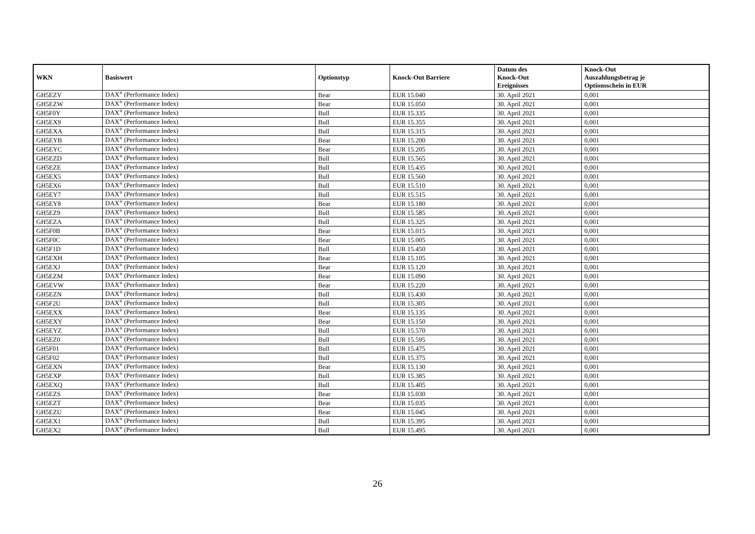| WKN | Basiswert | Optionstyp | Knock-Out Barriere | Datum des Knock-Out Ereignisses | Knock-Out Auszahlungsbetrag je Optionsschein in EUR |
| --- | --- | --- | --- | --- | --- |
| GH5EZV | DAX<sup>®</sup> (Performance Index) | Bear | EUR 15.040 | 30. April 2021 | 0,001 |
| GH5EZW | DAX<sup>®</sup> (Performance Index) | Bear | EUR 15.050 | 30. April 2021 | 0,001 |
| GH5F0Y | DAX<sup>®</sup> (Performance Index) | Bull | EUR 15.335 | 30. April 2021 | 0,001 |
| GH5EX9 | DAX<sup>®</sup> (Performance Index) | Bull | EUR 15.355 | 30. April 2021 | 0,001 |
| GH5EXA | DAX<sup>®</sup> (Performance Index) | Bull | EUR 15.315 | 30. April 2021 | 0,001 |
| GH5EYB | DAX<sup>®</sup> (Performance Index) | Bear | EUR 15.200 | 30. April 2021 | 0,001 |
| GH5EYC | DAX<sup>®</sup> (Performance Index) | Bear | EUR 15.205 | 30. April 2021 | 0,001 |
| GH5EZD | DAX<sup>®</sup> (Performance Index) | Bull | EUR 15.565 | 30. April 2021 | 0,001 |
| GH5EZE | DAX<sup>®</sup> (Performance Index) | Bull | EUR 15.435 | 30. April 2021 | 0,001 |
| GH5EX5 | DAX<sup>®</sup> (Performance Index) | Bull | EUR 15.560 | 30. April 2021 | 0,001 |
| GH5EX6 | DAX<sup>®</sup> (Performance Index) | Bull | EUR 15.510 | 30. April 2021 | 0,001 |
| GH5EY7 | DAX<sup>®</sup> (Performance Index) | Bull | EUR 15.515 | 30. April 2021 | 0,001 |
| GH5EY8 | DAX<sup>®</sup> (Performance Index) | Bear | EUR 15.180 | 30. April 2021 | 0,001 |
| GH5EZ9 | DAX<sup>®</sup> (Performance Index) | Bull | EUR 15.585 | 30. April 2021 | 0,001 |
| GH5EZA | DAX<sup>®</sup> (Performance Index) | Bull | EUR 15.325 | 30. April 2021 | 0,001 |
| GH5F0B | DAX<sup>®</sup> (Performance Index) | Bear | EUR 15.015 | 30. April 2021 | 0,001 |
| GH5F0C | DAX<sup>®</sup> (Performance Index) | Bear | EUR 15.005 | 30. April 2021 | 0,001 |
| GH5F1D | DAX<sup>®</sup> (Performance Index) | Bull | EUR 15.450 | 30. April 2021 | 0,001 |
| GH5EXH | DAX<sup>®</sup> (Performance Index) | Bear | EUR 15.105 | 30. April 2021 | 0,001 |
| GH5EXJ | DAX<sup>®</sup> (Performance Index) | Bear | EUR 15.120 | 30. April 2021 | 0,001 |
| GH5EZM | DAX<sup>®</sup> (Performance Index) | Bear | EUR 15.090 | 30. April 2021 | 0,001 |
| GH5EVW | DAX<sup>®</sup> (Performance Index) | Bear | EUR 15.220 | 30. April 2021 | 0,001 |
| GH5EZN | DAX<sup>®</sup> (Performance Index) | Bull | EUR 15.430 | 30. April 2021 | 0,001 |
| GH5F2U | DAX<sup>®</sup> (Performance Index) | Bull | EUR 15.305 | 30. April 2021 | 0,001 |
| GH5EXX | DAX<sup>®</sup> (Performance Index) | Bear | EUR 15.135 | 30. April 2021 | 0,001 |
| GH5EXY | DAX<sup>®</sup> (Performance Index) | Bear | EUR 15.150 | 30. April 2021 | 0,001 |
| GH5EYZ | DAX<sup>®</sup> (Performance Index) | Bull | EUR 15.570 | 30. April 2021 | 0,001 |
| GH5EZ0 | DAX<sup>®</sup> (Performance Index) | Bull | EUR 15.595 | 30. April 2021 | 0,001 |
| GH5F01 | DAX<sup>®</sup> (Performance Index) | Bull | EUR 15.475 | 30. April 2021 | 0,001 |
| GH5F02 | DAX<sup>®</sup> (Performance Index) | Bull | EUR 15.375 | 30. April 2021 | 0,001 |
| GH5EXN | DAX<sup>®</sup> (Performance Index) | Bear | EUR 15.130 | 30. April 2021 | 0,001 |
| GH5EXP | DAX<sup>®</sup> (Performance Index) | Bull | EUR 15.385 | 30. April 2021 | 0,001 |
| GH5EXQ | DAX<sup>®</sup> (Performance Index) | Bull | EUR 15.405 | 30. April 2021 | 0,001 |
| GH5EZS | DAX<sup>®</sup> (Performance Index) | Bear | EUR 15.030 | 30. April 2021 | 0,001 |
| GH5EZT | DAX<sup>®</sup> (Performance Index) | Bear | EUR 15.035 | 30. April 2021 | 0,001 |
| GH5EZU | DAX<sup>®</sup> (Performance Index) | Bear | EUR 15.045 | 30. April 2021 | 0,001 |
| GH5EX1 | DAX<sup>®</sup> (Performance Index) | Bull | EUR 15.395 | 30. April 2021 | 0,001 |
| GH5EX2 | DAX<sup>®</sup> (Performance Index) | Bull | EUR 15.495 | 30. April 2021 | 0,001 |
26